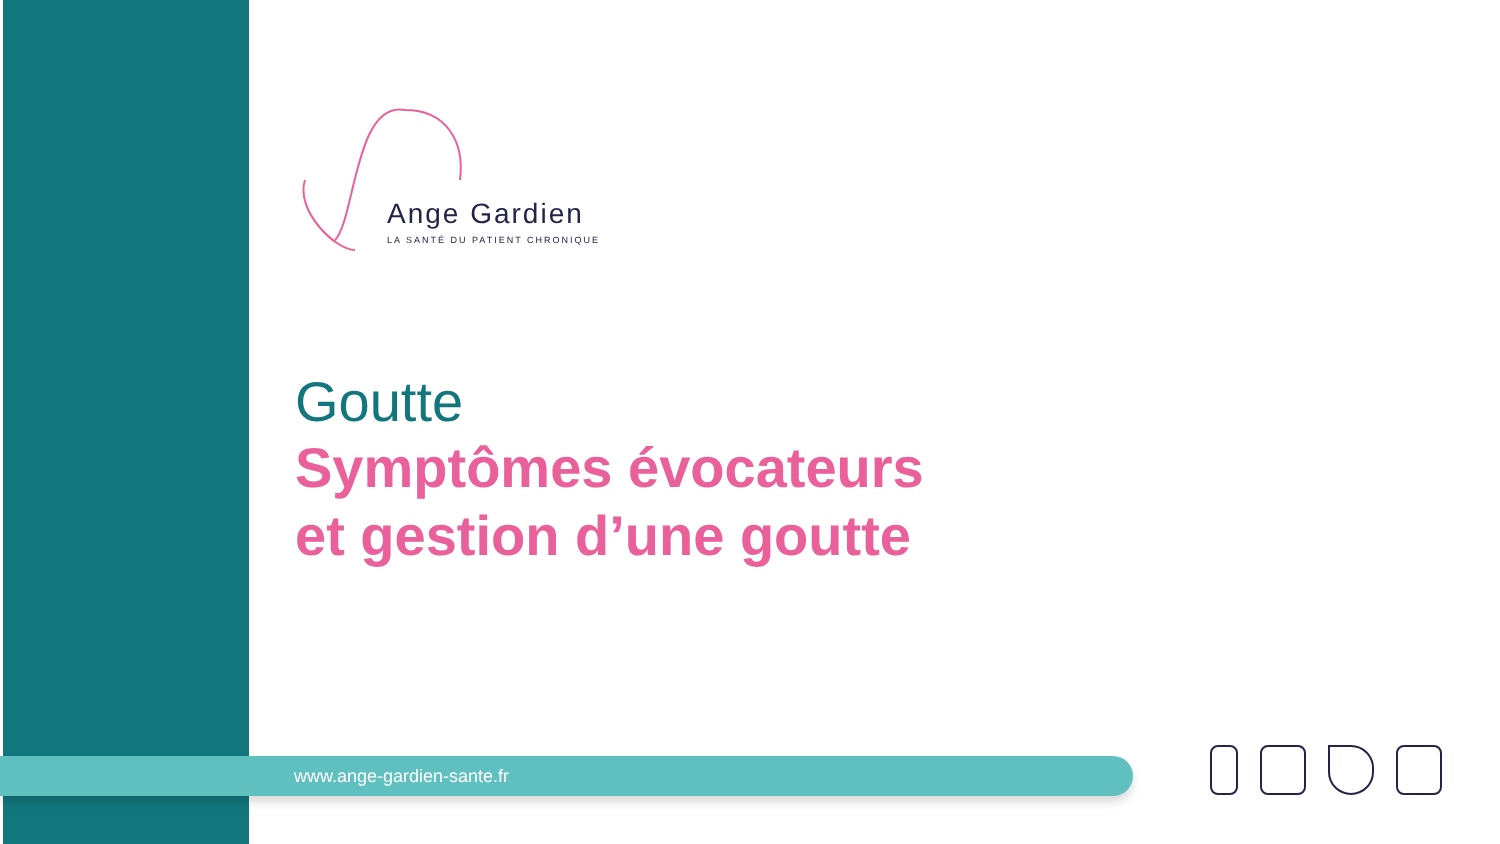Ange Gardien
LA SANTÉ DU PATIENT CHRONIQUE
Goutte
Symptômes évocateurs
et gestion d’une goutte
www.ange-gardien-sante.fr